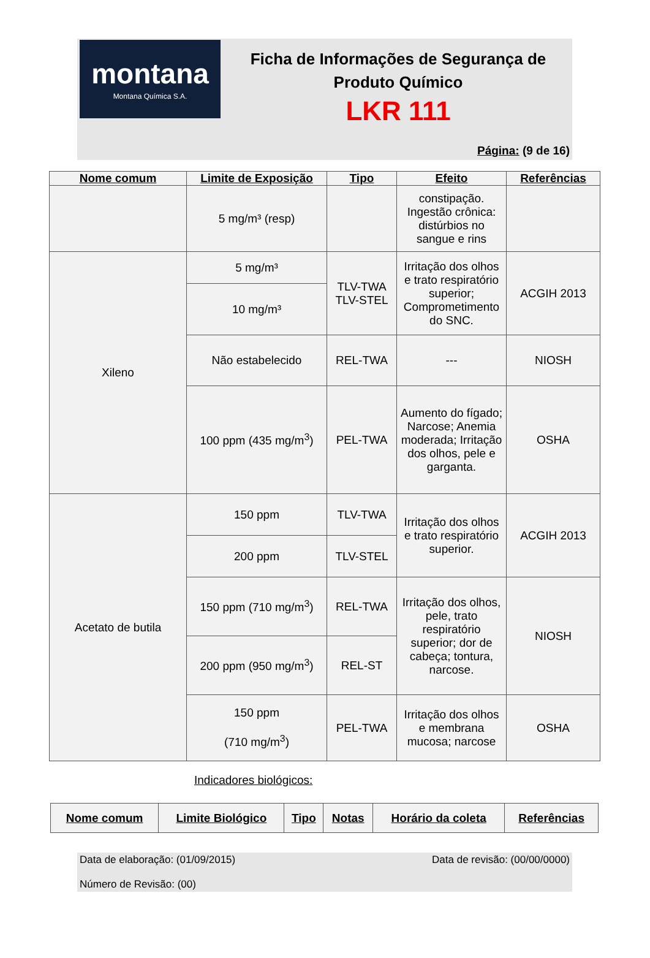montana
Montana Química S.A.
Ficha de Informações de Segurança de
Produto Químico
LKR 111
Página: (9 de 16)
| Nome comum | Limite de Exposição | Tipo | Efeito | Referências |
| --- | --- | --- | --- | --- |
| | 5 mg/m³ (resp) | | constipação. Ingestão crônica: distúrbios no sangue e rins | |
| Xileno | 5 mg/m³ | TLV-TWA TLV-STEL | Irritação dos olhos e trato respiratório superior; Comprometimento do SNC. | ACGIH 2013 |
| | 10 mg/m³ | | | |
| | Não estabelecido | REL-TWA | --- | NIOSH |
| | 100 ppm (435 mg/m<sup>3</sup>) | PEL-TWA | Aumento do fígado; Narcose; Anemia moderada; Irritação dos olhos, pele e garganta. | OSHA |
| Acetato de butila | 150 ppm | TLV-TWA | Irritação dos olhos e trato respiratório superior. | ACGIH 2013 |
| | 200 ppm | TLV-STEL | | |
| | 150 ppm (710 mg/m<sup>3</sup>) | REL-TWA | Irritação dos olhos, pele, trato respiratório superior; dor de cabeça; tontura, narcose. | NIOSH |
| | 200 ppm (950 mg/m<sup>3</sup>) | REL-ST | | |
| | 150 ppm (710 mg/m<sup>3</sup>) | PEL-TWA | Irritação dos olhos e membrana mucosa; narcose | OSHA |
Indicadores biológicos:
| Nome comum | Limite Biológico | Tipo | Notas | Horário da coleta | Referências |
| --- | --- | --- | --- | --- | --- |
Data de elaboração: (01/09/2015) Data de revisão: (00/00/0000)
Número de Revisão: (00)